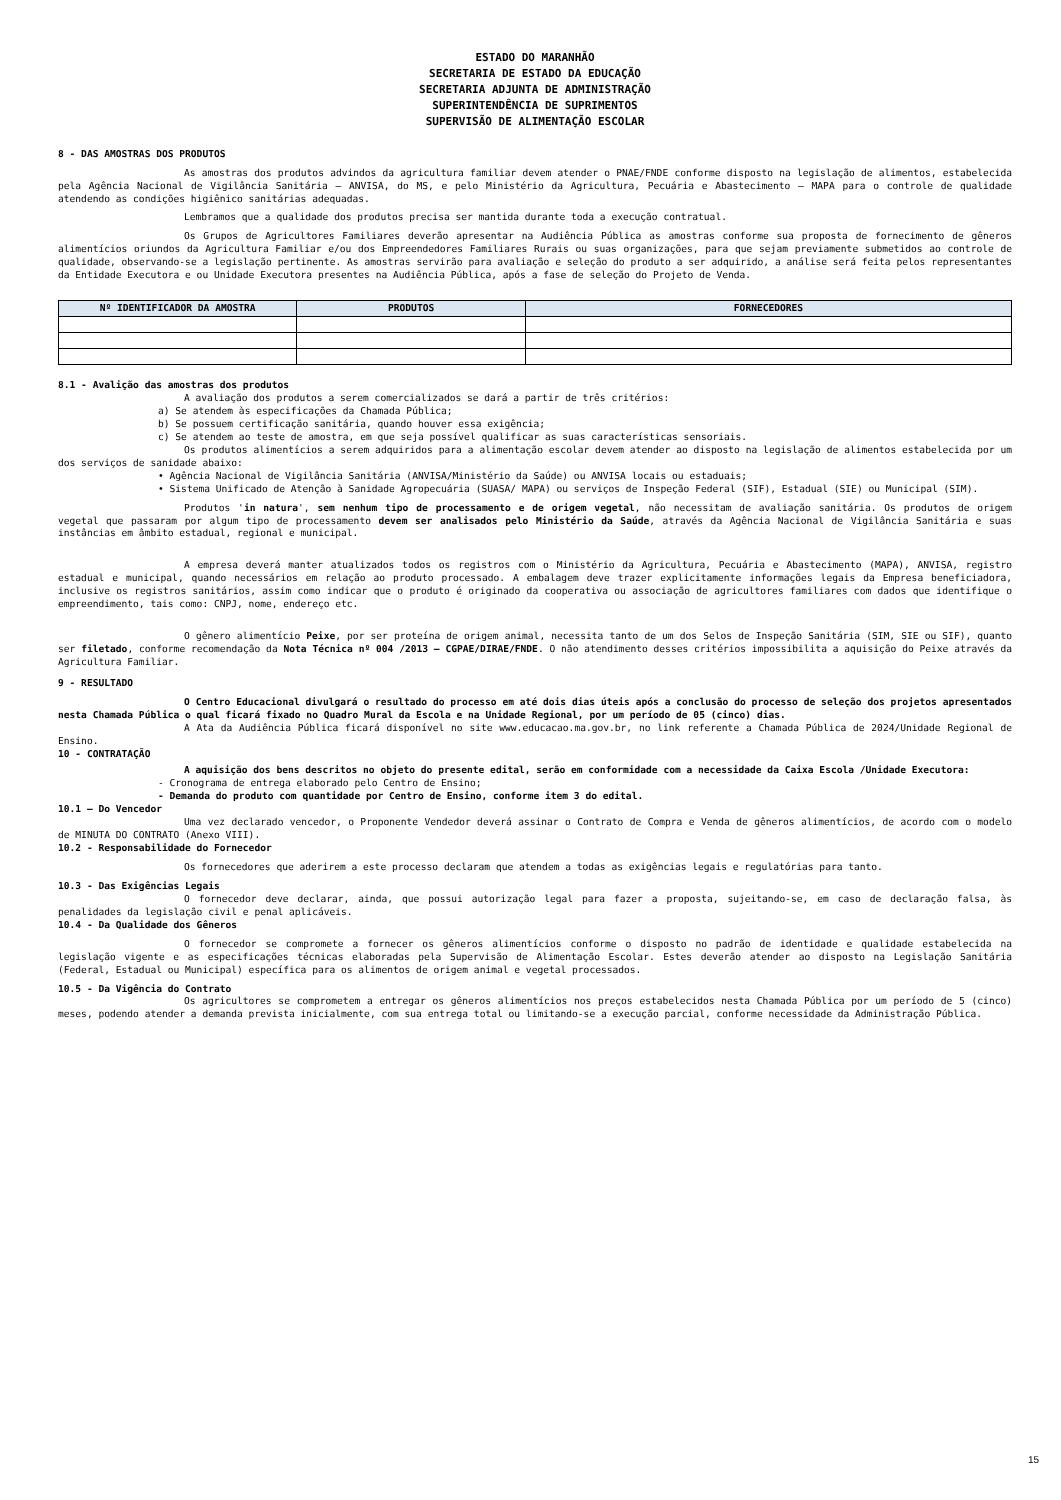ESTADO DO MARANHÃO
SECRETARIA DE ESTADO DA EDUCAÇÃO
SECRETARIA ADJUNTA DE ADMINISTRAÇÃO
SUPERINTENDÊNCIA DE SUPRIMENTOS
SUPERVISÃO DE ALIMENTAÇÃO ESCOLAR
8 - DAS AMOSTRAS DOS PRODUTOS
As amostras dos produtos advindos da agricultura familiar devem atender o PNAE/FNDE conforme disposto na legislação de alimentos, estabelecida pela Agência Nacional de Vigilância Sanitária – ANVISA, do MS, e pelo Ministério da Agricultura, Pecuária e Abastecimento – MAPA para o controle de qualidade atendendo as condições higiênico sanitárias adequadas.
Lembramos que a qualidade dos produtos precisa ser mantida durante toda a execução contratual.
Os Grupos de Agricultores Familiares deverão apresentar na Audiência Pública as amostras conforme sua proposta de fornecimento de gêneros alimentícios oriundos da Agricultura Familiar e/ou dos Empreendedores Familiares Rurais ou suas organizações, para que sejam previamente submetidos ao controle de qualidade, observando-se a legislação pertinente. As amostras servirão para avaliação e seleção do produto a ser adquirido, a análise será feita pelos representantes da Entidade Executora e ou Unidade Executora presentes na Audiência Pública, após a fase de seleção do Projeto de Venda.
| Nº IDENTIFICADOR DA AMOSTRA | PRODUTOS | FORNECEDORES |
| --- | --- | --- |
8.1 - Avalição das amostras dos produtos
A avaliação dos produtos a serem comercializados se dará a partir de três critérios:
a) Se atendem às especificações da Chamada Pública;
b) Se possuem certificação sanitária, quando houver essa exigência;
c) Se atendem ao teste de amostra, em que seja possível qualificar as suas características sensoriais.
Os produtos alimentícios a serem adquiridos para a alimentação escolar devem atender ao disposto na legislação de alimentos estabelecida por um dos serviços de sanidade abaixo:
• Agência Nacional de Vigilância Sanitária (ANVISA/Ministério da Saúde) ou ANVISA locais ou estaduais;
• Sistema Unificado de Atenção à Sanidade Agropecuária (SUASA/ MAPA) ou serviços de Inspeção Federal (SIF), Estadual (SIE) ou Municipal (SIM).
Produtos 'in natura', sem nenhum tipo de processamento e de origem vegetal, não necessitam de avaliação sanitária. Os produtos de origem vegetal que passaram por algum tipo de processamento devem ser analisados pelo Ministério da Saúde, através da Agência Nacional de Vigilância Sanitária e suas instâncias em âmbito estadual, regional e municipal.
A empresa deverá manter atualizados todos os registros com o Ministério da Agricultura, Pecuária e Abastecimento (MAPA), ANVISA, registro estadual e municipal, quando necessários em relação ao produto processado. A embalagem deve trazer explicitamente informações legais da Empresa beneficiadora, inclusive os registros sanitários, assim como indicar que o produto é originado da cooperativa ou associação de agricultores familiares com dados que identifique o empreendimento, tais como: CNPJ, nome, endereço etc.
O gênero alimentício Peixe, por ser proteína de origem animal, necessita tanto de um dos Selos de Inspeção Sanitária (SIM, SIE ou SIF), quanto ser filetado, conforme recomendação da Nota Técnica nº 004 /2013 – CGPAE/DIRAE/FNDE. O não atendimento desses critérios impossibilita a aquisição do Peixe através da Agricultura Familiar.
9 - RESULTADO
O Centro Educacional divulgará o resultado do processo em até dois dias úteis após a conclusão do processo de seleção dos projetos apresentados nesta Chamada Pública o qual ficará fixado no Quadro Mural da Escola e na Unidade Regional, por um período de 05 (cinco) dias.
A Ata da Audiência Pública ficará disponível no site www.educacao.ma.gov.br, no link referente a Chamada Pública de 2024/Unidade Regional de Ensino.
10 - CONTRATAÇÃO
A aquisição dos bens descritos no objeto do presente edital, serão em conformidade com a necessidade da Caixa Escola /Unidade Executora:
- Cronograma de entrega elaborado pelo Centro de Ensino;
- Demanda do produto com quantidade por Centro de Ensino, conforme item 3 do edital.
10.1 – Do Vencedor
Uma vez declarado vencedor, o Proponente Vendedor deverá assinar o Contrato de Compra e Venda de gêneros alimentícios, de acordo com o modelo de MINUTA DO CONTRATO (Anexo VIII).
10.2 - Responsabilidade do Fornecedor
Os fornecedores que aderirem a este processo declaram que atendem a todas as exigências legais e regulatórias para tanto.
10.3 - Das Exigências Legais
O fornecedor deve declarar, ainda, que possui autorização legal para fazer a proposta, sujeitando-se, em caso de declaração falsa, às penalidades da legislação civil e penal aplicáveis.
10.4 - Da Qualidade dos Gêneros
O fornecedor se compromete a fornecer os gêneros alimentícios conforme o disposto no padrão de identidade e qualidade estabelecida na legislação vigente e as especificações técnicas elaboradas pela Supervisão de Alimentação Escolar. Estes deverão atender ao disposto na Legislação Sanitária (Federal, Estadual ou Municipal) específica para os alimentos de origem animal e vegetal processados.
10.5 - Da Vigência do Contrato
Os agricultores se comprometem a entregar os gêneros alimentícios nos preços estabelecidos nesta Chamada Pública por um período de 5 (cinco) meses, podendo atender a demanda prevista inicialmente, com sua entrega total ou limitando-se a execução parcial, conforme necessidade da Administração Pública.
15